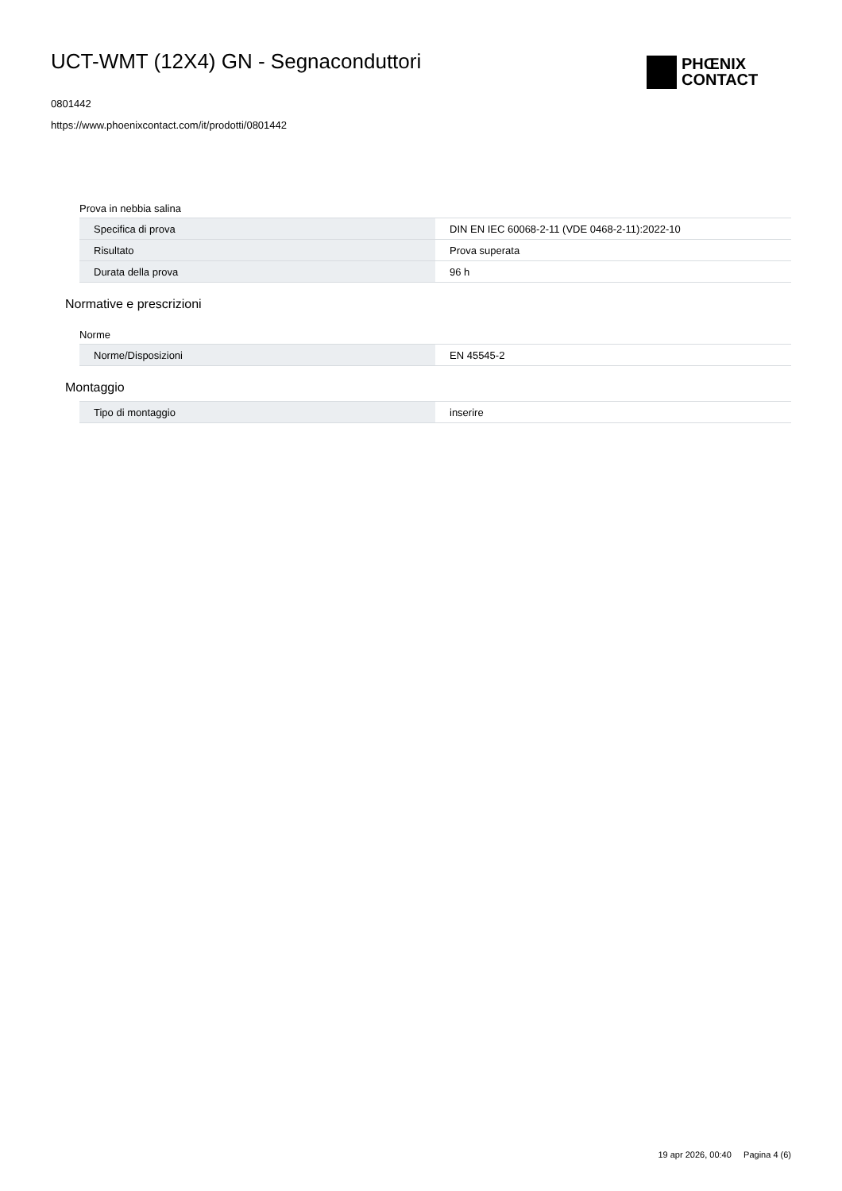UCT-WMT (12X4) GN - Segnaconduttori
0801442
https://www.phoenixcontact.com/it/prodotti/0801442
PHŒNIX
CONTACT
Prova in nebbia salina
| Specifica di prova | DIN EN IEC 60068-2-11 (VDE 0468-2-11):2022-10 |
| Risultato | Prova superata |
| Durata della prova | 96 h |
Normative e prescrizioni
Norme
| Norme/Disposizioni | EN 45545-2 |
Montaggio
| Tipo di montaggio | inserire |
19 apr 2026, 00:40 Pagina 4 (6)